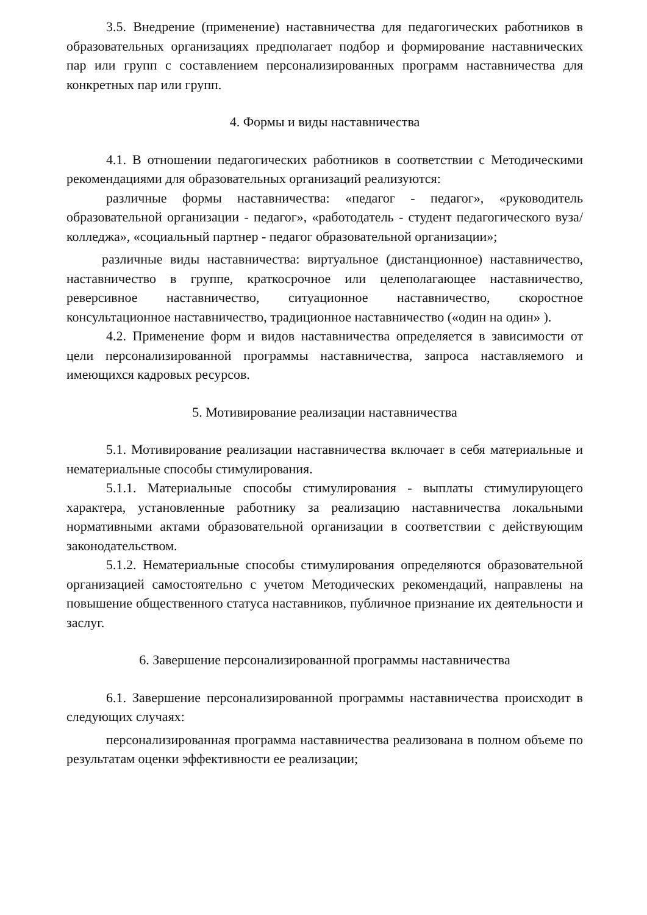3.5. Внедрение (применение) наставничества для педагогических работников в образовательных организациях предполагает подбор и формирование наставнических пар или групп с составлением персонализированных программ наставничества для конкретных пар или групп.
4. Формы и виды наставничества
4.1. В отношении педагогических работников в соответствии с Методическими рекомендациями для образовательных организаций реализуются:
различные формы наставничества: «педагог - педагог», «руководитель образовательной организации - педагог», «работодатель - студент педагогического вуза/колледжа», «социальный партнер - педагог образовательной организации»;
различные виды наставничества: виртуальное (дистанционное) наставничество, наставничество в группе, краткосрочное или целеполагающее наставничество, реверсивное наставничество, ситуационное наставничество, скоростное консультационное наставничество, традиционное наставничество («один на один» ).
4.2. Применение форм и видов наставничества определяется в зависимости от цели персонализированной программы наставничества, запроса наставляемого и имеющихся кадровых ресурсов.
5. Мотивирование реализации наставничества
5.1. Мотивирование реализации наставничества включает в себя материальные и нематериальные способы стимулирования.
5.1.1. Материальные способы стимулирования - выплаты стимулирующего характера, установленные работнику за реализацию наставничества локальными нормативными актами образовательной организации в соответствии с действующим законодательством.
5.1.2. Нематериальные способы стимулирования определяются образовательной организацией самостоятельно с учетом Методических рекомендаций, направлены на повышение общественного статуса наставников, публичное признание их деятельности и заслуг.
6. Завершение персонализированной программы наставничества
6.1. Завершение персонализированной программы наставничества происходит в следующих случаях:
персонализированная программа наставничества реализована в полном объеме по результатам оценки эффективности ее реализации;